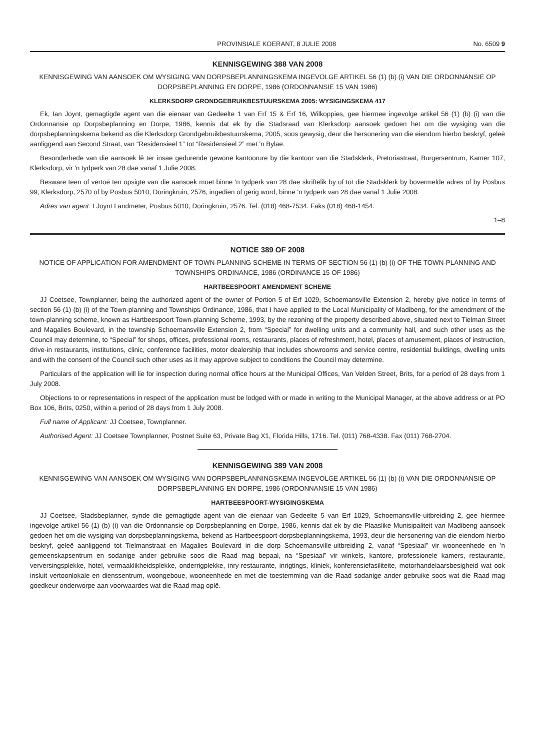PROVINSIALE KOERANT, 8 JULIE 2008 No. 6509 9
KENNISGEWING 388 VAN 2008
KENNISGEWING VAN AANSOEK OM WYSIGING VAN DORPSBEPLANNINGSKEMA INGEVOLGE ARTIKEL 56 (1) (b) (i) VAN DIE ORDONNANSIE OP DORPSBEPLANNING EN DORPE, 1986 (ORDONNANSIE 15 VAN 1986)
KLERKSDORP GRONDGEBRUIKBESTUURSKEMA 2005: WYSIGINGSKEMA 417
Ek, Ian Joynt, gemagtigde agent van die eienaar van Gedeelte 1 van Erf 15 & Erf 16, Wilkoppies, gee hiermee ingevolge artikel 56 (1) (b) (i) van die Ordonnansie op Dorpsbeplanning en Dorpe, 1986, kennis dat ek by die Stadsraad van Klerksdorp aansoek gedoen het om die wysiging van die dorpsbeplanningskema bekend as die Klerksdorp Grondgebruikbestuurskema, 2005, soos gewysig, deur die hersonering van die eiendom hierbo beskryf, geleë aanliggend aan Second Straat, van “Residensieel 1” tot “Residensieel 2” met 'n Bylae.
Besonderhede van die aansoek lê ter insae gedurende gewone kantoorure by die kantoor van die Stadsklerk, Pretoriastraat, Burgersentrum, Kamer 107, Klerksdorp, vir 'n tydperk van 28 dae vanaf 1 Julie 2008.
Besware teen of vertoë ten opsigte van die aansoek moet binne 'n tydperk van 28 dae skriftelik by of tot die Stadsklerk by bovermelde adres of by Posbus 99, Klerksdorp, 2570 of by Posbus 5010, Doringkruin, 2576, ingedien of gerig word, binne 'n tydperk van 28 dae vanaf 1 Julie 2008.
Adres van agent: I Joynt Landmeter, Posbus 5010, Doringkruin, 2576. Tel. (018) 468-7534. Faks (018) 468-1454.
1–8
NOTICE 389 OF 2008
NOTICE OF APPLICATION FOR AMENDMENT OF TOWN-PLANNING SCHEME IN TERMS OF SECTION 56 (1) (b) (i) OF THE TOWN-PLANNING AND TOWNSHIPS ORDINANCE, 1986 (ORDINANCE 15 OF 1986)
HARTBEESPOORT AMENDMENT SCHEME
JJ Coetsee, Townplanner, being the authorized agent of the owner of Portion 5 of Erf 1029, Schoemansville Extension 2, hereby give notice in terms of section 56 (1) (b) (i) of the Town-planning and Townships Ordinance, 1986, that I have applied to the Local Municipality of Madibeng, for the amendment of the town-planning scheme, known as Hartbeespoort Town-planning Scheme, 1993, by the rezoning of the property described above, situated next to Tielman Street and Magalies Boulevard, in the township Schoemansville Extension 2, from “Special” for dwelling units and a community hall, and such other uses as the Council may determine, to “Special” for shops, offices, professional rooms, restaurants, places of refreshment, hotel, places of amusement, places of instruction, drive-in restaurants, institutions, clinic, conference facilities, motor dealership that includes showrooms and service centre, residential buildings, dwelling units and with the consent of the Council such other uses as it may approve subject to conditions the Council may determine.
Particulars of the application will lie for inspection during normal office hours at the Municipal Offices, Van Velden Street, Brits, for a period of 28 days from 1 July 2008.
Objections to or representations in respect of the application must be lodged with or made in writing to the Municipal Manager, at the above address or at PO Box 106, Brits, 0250, within a period of 28 days from 1 July 2008.
Full name of Applicant: JJ Coetsee, Townplanner.
Authorised Agent: JJ Coetsee Townplanner, Postnet Suite 63, Private Bag X1, Florida Hills, 1716. Tel. (011) 768-4338. Fax (011) 768-2704.
KENNISGEWING 389 VAN 2008
KENNISGEWING VAN AANSOEK OM WYSIGING VAN DORPSBEPLANNINGSKEMA INGEVOLGE ARTIKEL 56 (1) (b) (i) VAN DIE ORDONNANSIE OP DORPSBEPLANNING EN DORPE, 1986 (ORDONNANSIE 15 VAN 1986)
HARTBEESPOORT-WYSIGINGSKEMA
JJ Coetsee, Stadsbeplanner, synde die gemagtigde agent van die eienaar van Gedeelte 5 van Erf 1029, Schoemansville-uitbreiding 2, gee hiermee ingevolge artikel 56 (1) (b) (i) van die Ordonnansie op Dorpsbeplanning en Dorpe, 1986, kennis dat ek by die Plaaslike Munisipaliteit van Madibeng aansoek gedoen het om die wysiging van dorpsbeplanningskema, bekend as Hartbeespoort-dorpsbeplanningskema, 1993, deur die hersonering van die eiendom hierbo beskryf, geleë aanliggend tot Tielmanstraat en Magalies Boulevard in die dorp Schoemansville-uitbreiding 2, vanaf “Spesiaal” vir wooneenhede en 'n gemeenskapsentrum en sodanige ander gebruike soos die Raad mag bepaal, na “Spesiaal” vir winkels, kantore, professionele kamers, restaurante, verversingsplekke, hotel, vermaaklikheidsplekke, onderrigplekke, inry-restaurante, inrigtings, kliniek, konferensiefasiliteite, motorhandelaarsbesigheid wat ook insluit vertoonlokale en dienssentrum, woongeboue, wooneenhede en met die toestemming van die Raad sodanige ander gebruike soos wat die Raad mag goedkeur onderworpe aan voorwaardes wat die Raad mag oplê.